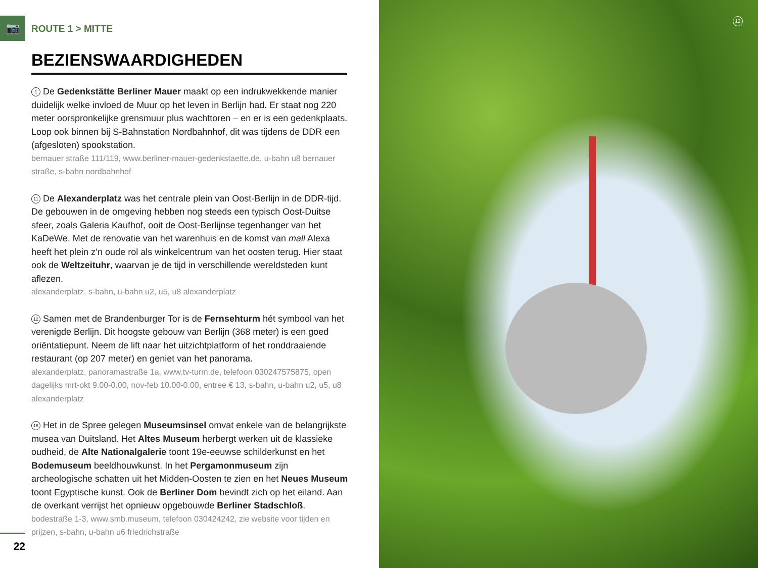📷
ROUTE 1 > MITTE
BEZIENSWAARDIGHEDEN
1 De Gedenkstätte Berliner Mauer maakt op een indrukwekkende manier duidelijk welke invloed de Muur op het leven in Berlijn had. Er staat nog 220 meter oorspronkelijke grensmuur plus wachttoren – en er is een gedenkplaats. Loop ook binnen bij S-Bahnstation Nordbahnhof, dit was tijdens de DDR een (afgesloten) spookstation.
bernauer straße 111/119, www.berliner-mauer-gedenkstaette.de, u-bahn u8 bernauer straße, s-bahn nordbahnhof
11 De Alexanderplatz was het centrale plein van Oost-Berlijn in de DDR-tijd. De gebouwen in de omgeving hebben nog steeds een typisch Oost-Duitse sfeer, zoals Galeria Kaufhof, ooit de Oost-Berlijnse tegenhanger van het KaDeWe. Met de renovatie van het warenhuis en de komst van mall Alexa heeft het plein z’n oude rol als winkelcentrum van het oosten terug. Hier staat ook de Weltzeituhr, waarvan je de tijd in verschillende wereldsteden kunt aflezen.
alexanderplatz, s-bahn, u-bahn u2, u5, u8 alexanderplatz
12 Samen met de Brandenburger Tor is de Fernsehturm hét symbool van het verenigde Berlijn. Dit hoogste gebouw van Berlijn (368 meter) is een goed oriëntatiepunt. Neem de lift naar het uitzichtplatform of het ronddraaiende restaurant (op 207 meter) en geniet van het panorama.
alexanderplatz, panoramastraße 1a, www.tv-turm.de, telefoon 030247575875, open dagelijks mrt-okt 9.00-0.00, nov-feb 10.00-0.00, entree € 13, s-bahn, u-bahn u2, u5, u8 alexanderplatz
16 Het in de Spree gelegen Museumsinsel omvat enkele van de belangrijkste musea van Duitsland. Het Altes Museum herbergt werken uit de klassieke oud­heid, de Alte Nationalgalerie toont 19e-eeuwse schilderkunst en het Bode­museum beeldhouwkunst. In het Pergamonmuseum zijn archeologische schatten uit het Midden-Oosten te zien en het Neues Museum toont Egyptische kunst. Ook de Berliner Dom bevindt zich op het eiland. Aan de overkant verrijst het opnieuw opgebouwde Berliner Stadschloß.
bodestraße 1-3, www.smb.museum, telefoon 030424242, zie website voor tijden en prijzen, s-bahn, u-bahn u6 friedrichstraße
22
12